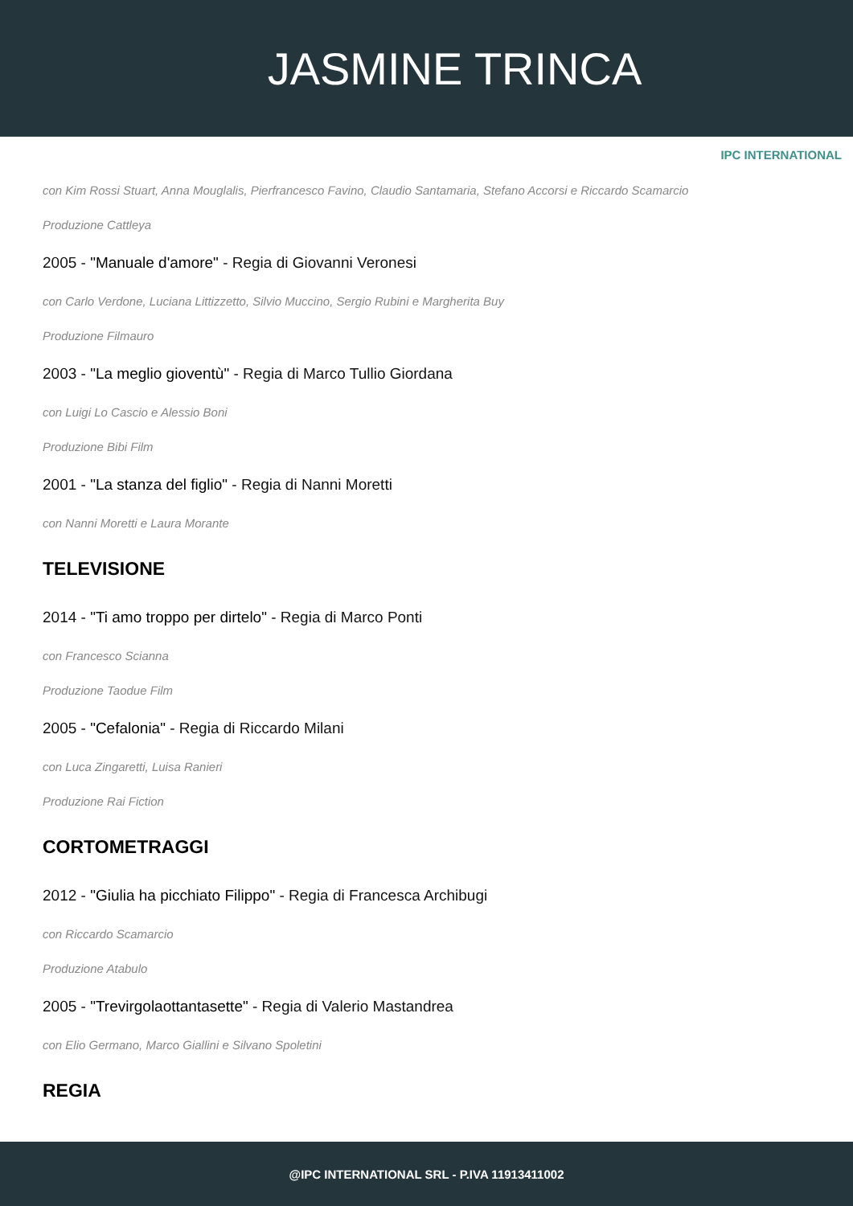JASMINE TRINCA
IPC INTERNATIONAL
con Kim Rossi Stuart, Anna Mouglalis, Pierfrancesco Favino, Claudio Santamaria, Stefano Accorsi e Riccardo Scamarcio
Produzione Cattleya
2005 - "Manuale d'amore" - Regia di Giovanni Veronesi
con Carlo Verdone, Luciana Littizzetto, Silvio Muccino, Sergio Rubini e Margherita Buy
Produzione Filmauro
2003 - "La meglio gioventù" - Regia di Marco Tullio Giordana
con Luigi Lo Cascio e Alessio Boni
Produzione Bibi Film
2001 - "La stanza del figlio" - Regia di Nanni Moretti
con Nanni Moretti e Laura Morante
TELEVISIONE
2014 - "Ti amo troppo per dirtelo" - Regia di Marco Ponti
con Francesco Scianna
Produzione Taodue Film
2005 - "Cefalonia" - Regia di Riccardo Milani
con Luca Zingaretti, Luisa Ranieri
Produzione Rai Fiction
CORTOMETRAGGI
2012 - "Giulia ha picchiato Filippo" - Regia di Francesca Archibugi
con Riccardo Scamarcio
Produzione Atabulo
2005 - "Trevirgolaottantasette" - Regia di Valerio Mastandrea
con Elio Germano, Marco Giallini e Silvano Spoletini
REGIA
@IPC INTERNATIONAL SRL - P.IVA 11913411002